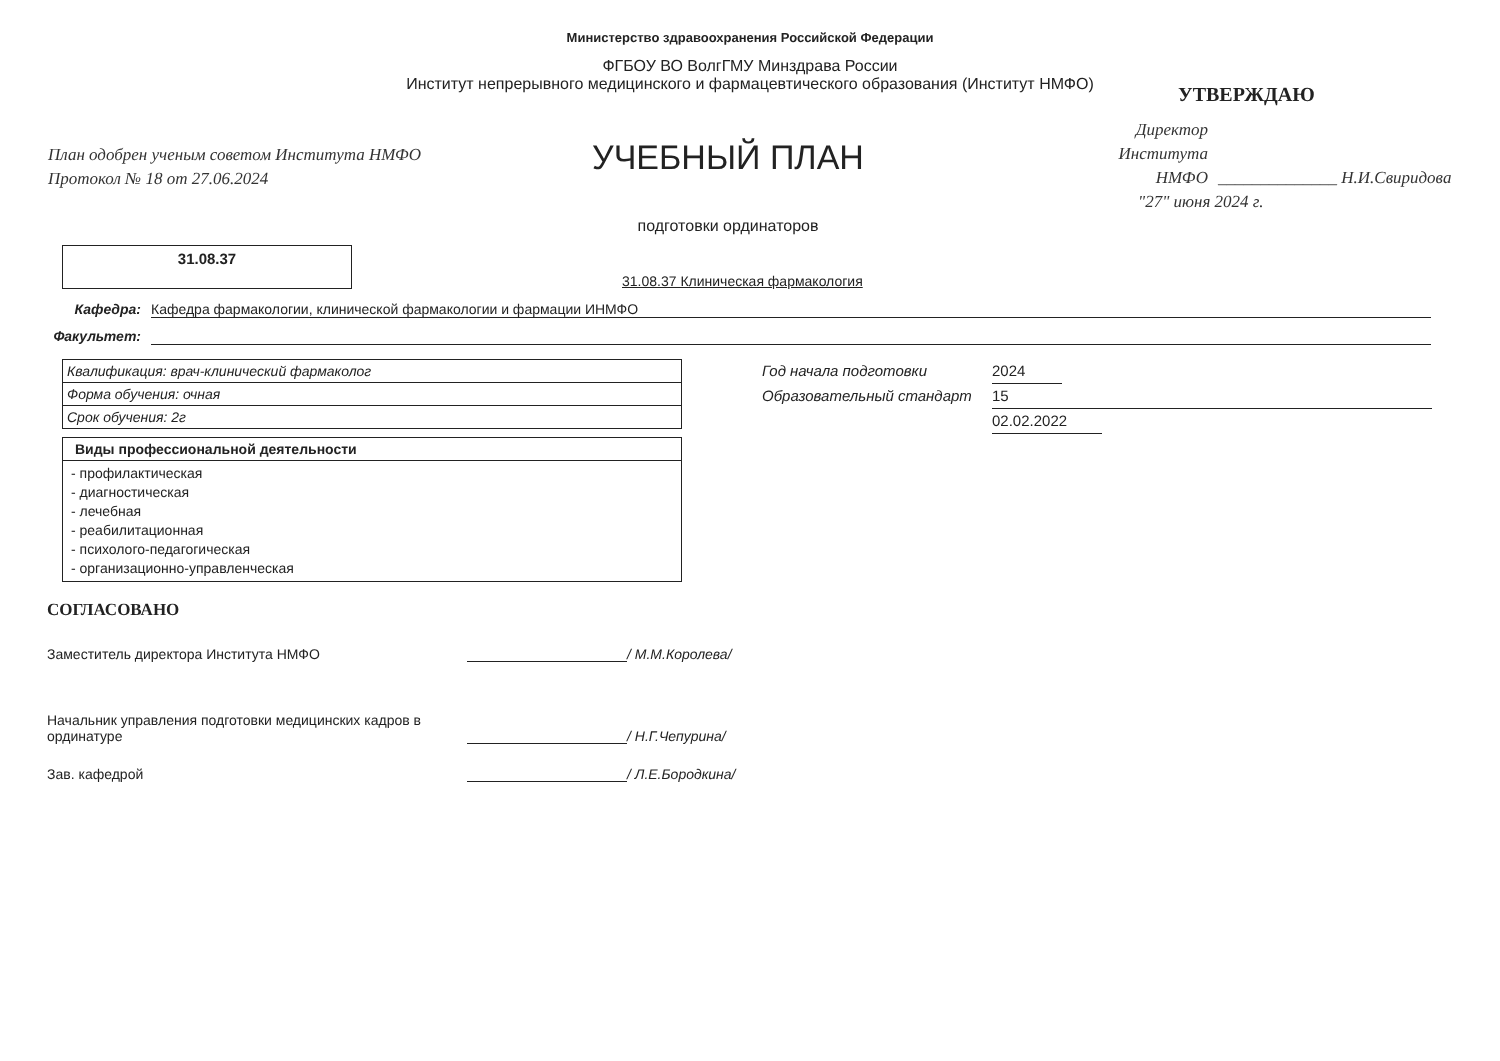Министерство здравоохранения Российской Федерации
ФГБОУ ВО ВолгГМУ Минздрава России
Институт непрерывного медицинского и фармацевтического образования (Институт НМФО)
План одобрен ученым советом Института НМФО
Протокол № 18 от 27.06.2024
УЧЕБНЫЙ ПЛАН
подготовки ординаторов
УТВЕРЖДАЮ
Директор
Института
НМФО
______________ Н.И.Свиридова
"27" июня 2024 г.
31.08.37
31.08.37 Клиническая фармакология
Кафедра: Кафедра фармакологии, клинической фармакологии и фармации ИНМФО
Факультет:
| Квалификация: врач-клинический фармаколог |
| Форма обучения: очная |
| Срок обучения: 2г |
| Виды профессиональной деятельности |
| --- |
| - профилактическая - диагностическая - лечебная - реабилитационная - психолого-педагогическая - организационно-управленческая |
Год начала подготовки 2024
Образовательный стандарт 15
02.02.2022
СОГЛАСОВАНО
Заместитель директора Института НМФО / М.М.Королева/
Начальник управления подготовки медицинских кадров в ординатуре / Н.Г.Чепурина/
Зав. кафедрой / Л.Е.Бородкина/